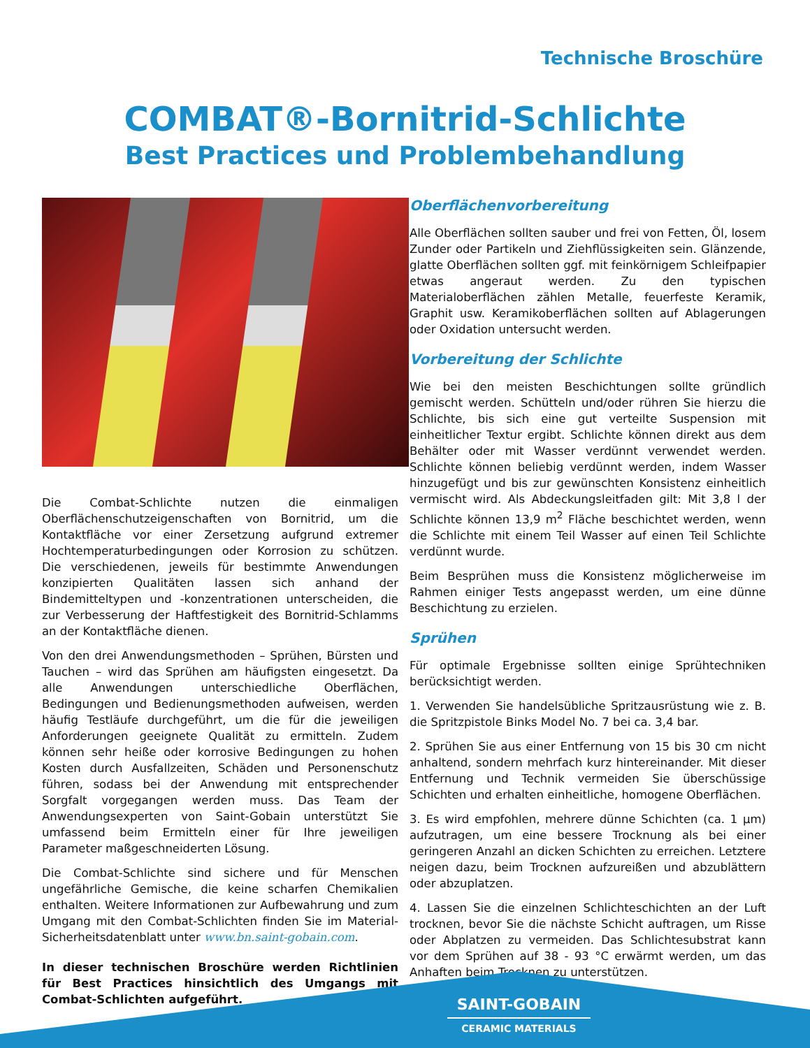Technische Broschüre
COMBAT®-Bornitrid-Schlichte
Best Practices und Problembehandlung
Die Combat-Schlichte nutzen die einmaligen Oberflächenschutzeigenschaften von Bornitrid, um die Kontaktfläche vor einer Zersetzung aufgrund extremer Hochtemperaturbedingungen oder Korrosion zu schützen. Die verschiedenen, jeweils für bestimmte Anwendungen konzipierten Qualitäten lassen sich anhand der Bindemitteltypen und -konzentrationen unterscheiden, die zur Verbesserung der Haftfestigkeit des Bornitrid-Schlamms an der Kontaktfläche dienen.
Von den drei Anwendungsmethoden – Sprühen, Bürsten und Tauchen – wird das Sprühen am häufigsten eingesetzt. Da alle Anwendungen unterschiedliche Oberflächen, Bedingungen und Bedienungsmethoden aufweisen, werden häufig Testläufe durchgeführt, um die für die jeweiligen Anforderungen geeignete Qualität zu ermitteln. Zudem können sehr heiße oder korrosive Bedingungen zu hohen Kosten durch Ausfallzeiten, Schäden und Personenschutz führen, sodass bei der Anwendung mit entsprechender Sorgfalt vorgegangen werden muss. Das Team der Anwendungsexperten von Saint-Gobain unterstützt Sie umfassend beim Ermitteln einer für Ihre jeweiligen Parameter maßgeschneiderten Lösung.
Die Combat-Schlichte sind sichere und für Menschen ungefährliche Gemische, die keine scharfen Chemikalien enthalten. Weitere Informationen zur Aufbewahrung und zum Umgang mit den Combat-Schlichten finden Sie im Material-Sicherheitsdatenblatt unter www.bn.saint-gobain.com.
In dieser technischen Broschüre werden Richtlinien für Best Practices hinsichtlich des Umgangs mit Combat-Schlichten aufgeführt.
Oberflächenvorbereitung
Alle Oberflächen sollten sauber und frei von Fetten, Öl, losem Zunder oder Partikeln und Ziehflüssigkeiten sein. Glänzende, glatte Oberflächen sollten ggf. mit feinkörnigem Schleifpapier etwas angeraut werden. Zu den typischen Materialoberflächen zählen Metalle, feuerfeste Keramik, Graphit usw. Keramikoberflächen sollten auf Ablagerungen oder Oxidation untersucht werden.
Vorbereitung der Schlichte
Wie bei den meisten Beschichtungen sollte gründlich gemischt werden. Schütteln und/oder rühren Sie hierzu die Schlichte, bis sich eine gut verteilte Suspension mit einheitlicher Textur ergibt. Schlichte können direkt aus dem Behälter oder mit Wasser verdünnt verwendet werden. Schlichte können beliebig verdünnt werden, indem Wasser hinzugefügt und bis zur gewünschten Konsistenz einheitlich vermischt wird. Als Abdeckungsleitfaden gilt: Mit 3,8 l der Schlichte können 13,9 m<sup>2</sup> Fläche beschichtet werden, wenn die Schlichte mit einem Teil Wasser auf einen Teil Schlichte verdünnt wurde.
Beim Besprühen muss die Konsistenz möglicherweise im Rahmen einiger Tests angepasst werden, um eine dünne Beschichtung zu erzielen.
Sprühen
Für optimale Ergebnisse sollten einige Sprühtechniken berücksichtigt werden.
1. Verwenden Sie handelsübliche Spritzausrüstung wie z. B. die Spritzpistole Binks Model No. 7 bei ca. 3,4 bar.
2. Sprühen Sie aus einer Entfernung von 15 bis 30 cm nicht anhaltend, sondern mehrfach kurz hintereinander. Mit dieser Entfernung und Technik vermeiden Sie überschüssige Schichten und erhalten einheitliche, homogene Oberflächen.
3. Es wird empfohlen, mehrere dünne Schichten (ca. 1 µm) aufzutragen, um eine bessere Trocknung als bei einer geringeren Anzahl an dicken Schichten zu erreichen. Letztere neigen dazu, beim Trocknen aufzureißen und abzublättern oder abzuplatzen.
4. Lassen Sie die einzelnen Schlichteschichten an der Luft trocknen, bevor Sie die nächste Schicht auftragen, um Risse oder Abplatzen zu vermeiden. Das Schlichtesubstrat kann vor dem Sprühen auf 38 - 93 °C erwärmt werden, um das Anhaften beim Trocknen zu unterstützen.
SAINT-GOBAIN
CERAMIC MATERIALS